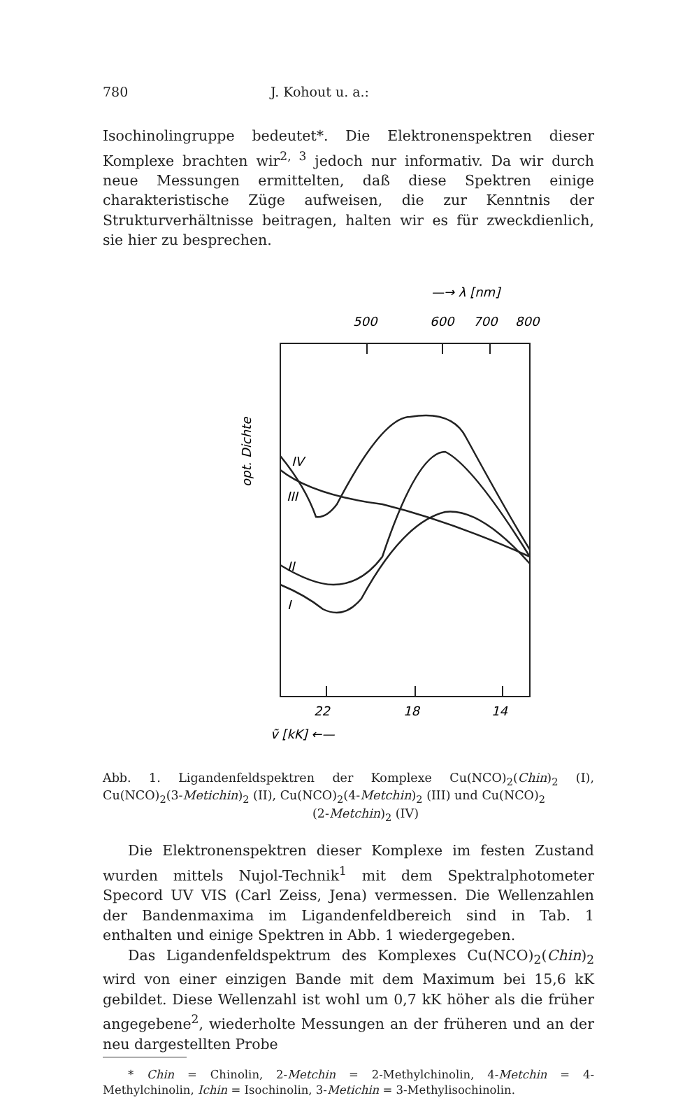780 J. Kohout u. a.:
Isochinolingruppe bedeutet*. Die Elektronenspektren dieser Komplexe brachten wir<sup>2, 3</sup> jedoch nur informativ. Da wir durch neue Messungen ermittelten, daß diese Spektren einige charakteristische Züge aufweisen, die zur Kenntnis der Strukturverhältnisse beitragen, halten wir es für zweckdienlich, sie hier zu besprechen.
—→ λ [nm]
500
600
700
800
IV
III
II
I
opt. Dichte
22
18
14
ṽ [kK] ←—
Abb. 1. Ligandenfeldspektren der Komplexe Cu(NCO)<sub>2</sub>(Chin)<sub>2</sub> (I), Cu(NCO)<sub>2</sub>(3-Metichin)<sub>2</sub> (II), Cu(NCO)<sub>2</sub>(4-Metchin)<sub>2</sub> (III) und Cu(NCO)<sub>2</sub>
(2-Metchin)<sub>2</sub> (IV)
Die Elektronenspektren dieser Komplexe im festen Zustand wurden mittels Nujol-Technik<sup>1</sup> mit dem Spektralphotometer Specord UV VIS (Carl Zeiss, Jena) vermessen. Die Wellenzahlen der Bandenmaxima im Ligandenfeldbereich sind in Tab. 1 enthalten und einige Spektren in Abb. 1 wiedergegeben.
Das Ligandenfeldspektrum des Komplexes Cu(NCO)<sub>2</sub>(Chin)<sub>2</sub> wird von einer einzigen Bande mit dem Maximum bei 15,6 kK gebildet. Diese Wellenzahl ist wohl um 0,7 kK höher als die früher angegebene<sup>2</sup>, wiederholte Messungen an der früheren und an der neu dargestellten Probe
* Chin = Chinolin, 2-Metchin = 2-Methylchinolin, 4-Metchin = 4-Methylchinolin, Ichin = Isochinolin, 3-Metichin = 3-Methylisochinolin.